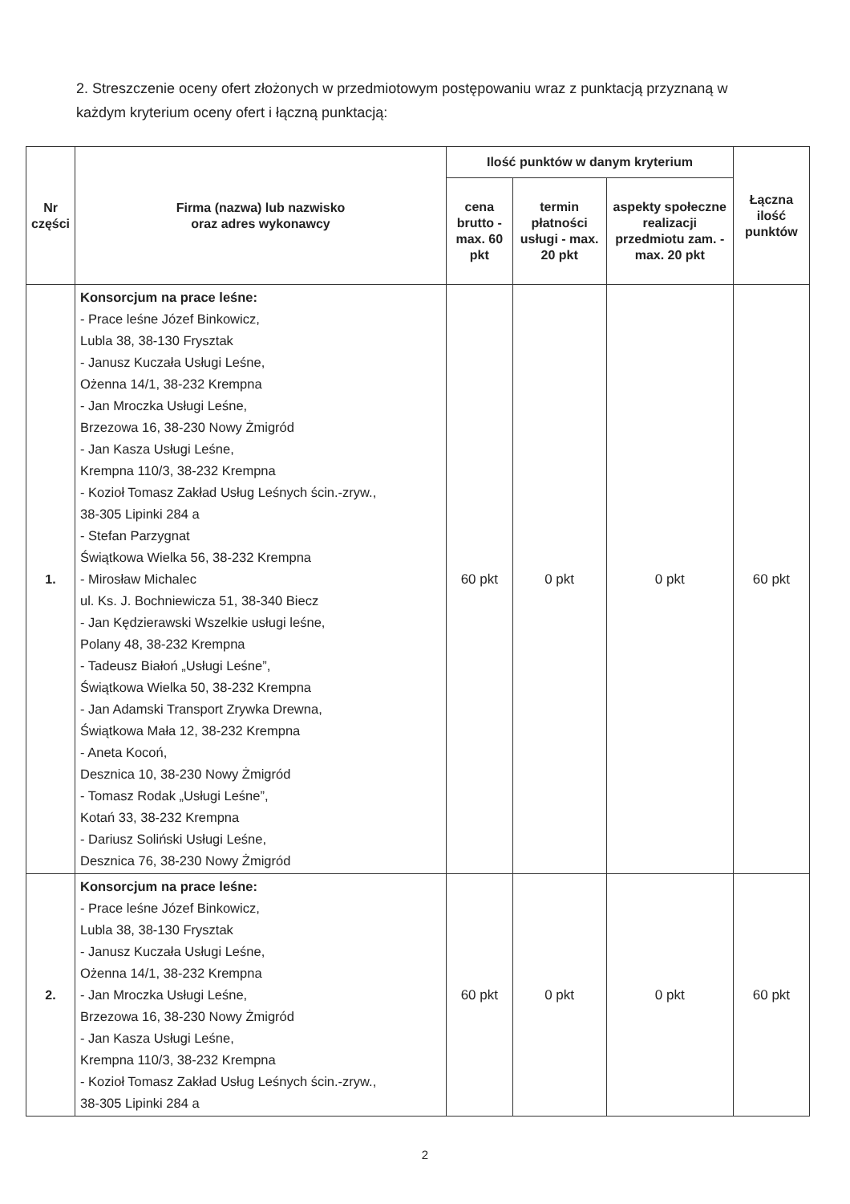2. Streszczenie oceny ofert złożonych w przedmiotowym postępowaniu wraz z punktacją przyznaną w każdym kryterium oceny ofert i łączną punktacją:
| Nr części | Firma (nazwa) lub nazwisko oraz adres wykonawcy | Ilość punktów w danym kryterium | | | Łączna ilość punktów |
| --- | --- | --- | --- | --- | --- |
| | | cena brutto - max. 60 pkt | termin płatności usługi - max. 20 pkt | aspekty społeczne realizacji przedmiotu zam. - max. 20 pkt | |
| 1. | Konsorcjum na prace leśne: - Prace leśne Józef Binkowicz, Lubla 38, 38-130 Frysztak - Janusz Kuczała Usługi Leśne, Ożenna 14/1, 38-232 Krempna - Jan Mroczka Usługi Leśne, Brzezowa 16, 38-230 Nowy Żmigród - Jan Kasza Usługi Leśne, Krempna 110/3, 38-232 Krempna - Kozioł Tomasz Zakład Usług Leśnych ścin.-zryw., 38-305 Lipinki 284 a - Stefan Parzygnat Świątkowa Wielka 56, 38-232 Krempna - Mirosław Michalec ul. Ks. J. Bochniewicza 51, 38-340 Biecz - Jan Kędzierawski Wszelkie usługi leśne, Polany 48, 38-232 Krempna - Tadeusz Białoń „Usługi Leśne”, Świątkowa Wielka 50, 38-232 Krempna - Jan Adamski Transport Zrywka Drewna, Świątkowa Mała 12, 38-232 Krempna - Aneta Kocoń, Desznica 10, 38-230 Nowy Żmigród - Tomasz Rodak „Usługi Leśne”, Kotań 33, 38-232 Krempna - Dariusz Soliński Usługi Leśne, Desznica 76, 38-230 Nowy Żmigród | 60 pkt | 0 pkt | 0 pkt | 60 pkt |
| 2. | Konsorcjum na prace leśne: - Prace leśne Józef Binkowicz, Lubla 38, 38-130 Frysztak - Janusz Kuczała Usługi Leśne, Ożenna 14/1, 38-232 Krempna - Jan Mroczka Usługi Leśne, Brzezowa 16, 38-230 Nowy Żmigród - Jan Kasza Usługi Leśne, Krempna 110/3, 38-232 Krempna - Kozioł Tomasz Zakład Usług Leśnych ścin.-zryw., 38-305 Lipinki 284 a | 60 pkt | 0 pkt | 0 pkt | 60 pkt |
2